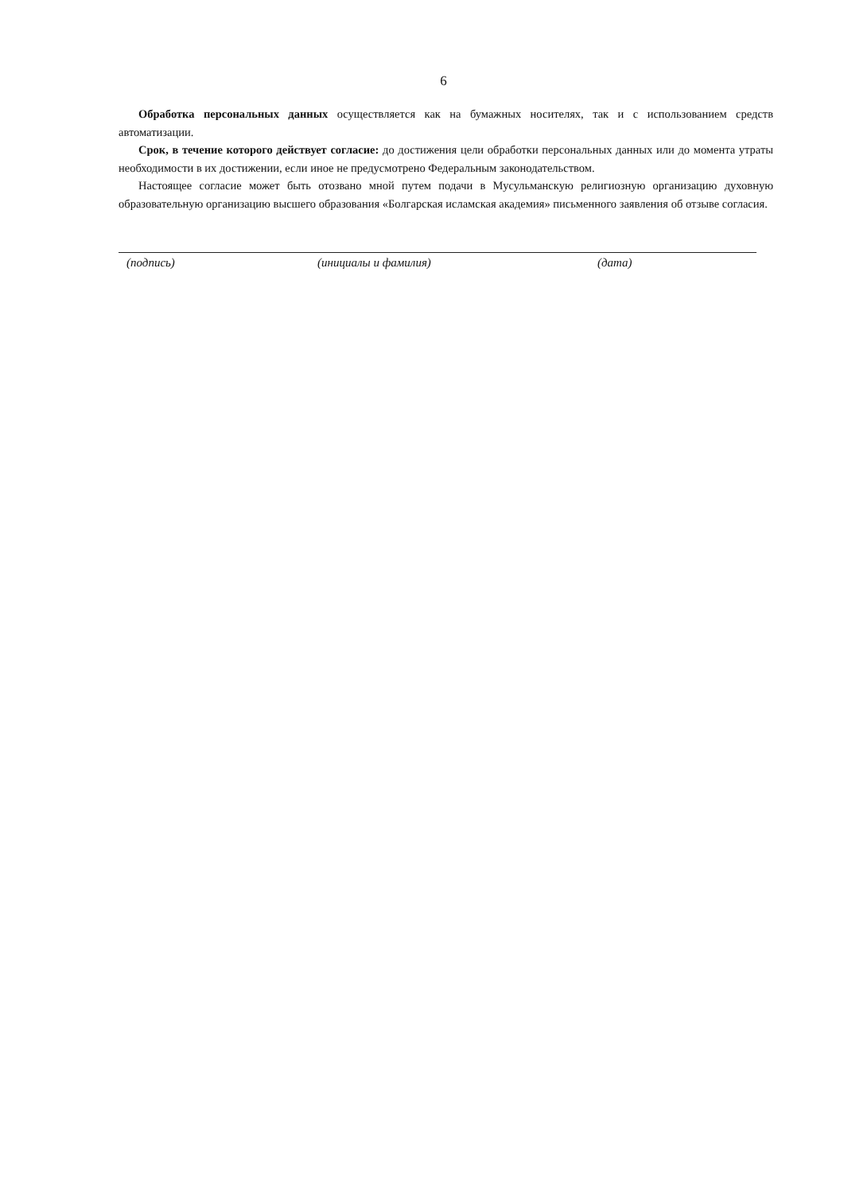6
Обработка персональных данных осуществляется как на бумажных носителях, так и с использованием средств автоматизации.
Срок, в течение которого действует согласие: до достижения цели обработки персональных данных или до момента утраты необходимости в их достижении, если иное не предусмотрено Федеральным законодательством.
Настоящее согласие может быть отозвано мной путем подачи в Мусульманскую религиозную организацию духовную образовательную организацию высшего образования «Болгарская исламская академия» письменного заявления об отзыве согласия.
(подпись) (инициалы и фамилия) (дата)